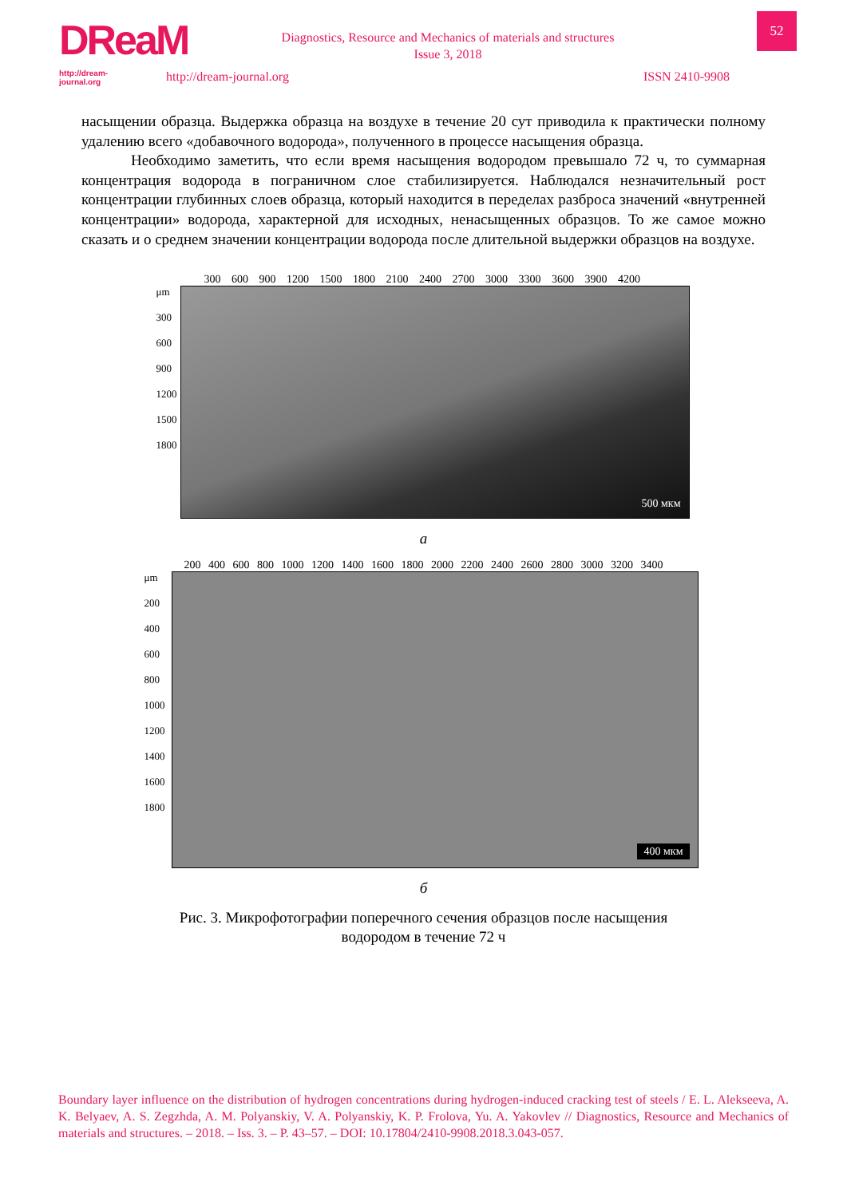DReaM
http://dream-journal.org
Diagnostics, Resource and Mechanics of materials and structures
Issue 3, 2018
http://dream-journal.org ISSN 2410-9908
52
насыщении образца. Выдержка образца на воздухе в течение 20 сут приводила к практически полному удалению всего «добавочного водорода», полученного в процессе насыщения образца.
Необходимо заметить, что если время насыщения водородом превышало 72 ч, то суммарная концентрация водорода в пограничном слое стабилизируется. Наблюдался незначительный рост концентрации глубинных слоев образца, который находится в переделах разброса значений «внутренней концентрации» водорода, характерной для исходных, ненасыщенных образцов. То же самое можно сказать и о среднем значении концентрации водорода после длительной выдержки образцов на воздухе.
300 600 900 1200 1500 1800 2100 2400 2700 3000 3300 3600 3900 4200
μm
300
600
900
1200
1500
1800
500 мкм
а
200 400 600 800 1000 1200 1400 1600 1800 2000 2200 2400 2600 2800 3000 3200 3400
μm
200
400
600
800
1000
1200
1400
1600
1800
400 мкм
б
Рис. 3. Микрофотографии поперечного сечения образцов после насыщения
водородом в течение 72 ч
Boundary layer influence on the distribution of hydrogen concentrations during hydrogen-induced cracking test of steels / E. L. Alekseeva, A. K. Belyaev, A. S. Zegzhda, A. M. Polyanskiy, V. A. Polyanskiy, K. P. Frolova, Yu. A. Yakovlev // Diagnostics, Resource and Mechanics of materials and structures. – 2018. – Iss. 3. – P. 43–57. – DOI: 10.17804/2410-9908.2018.3.043-057.